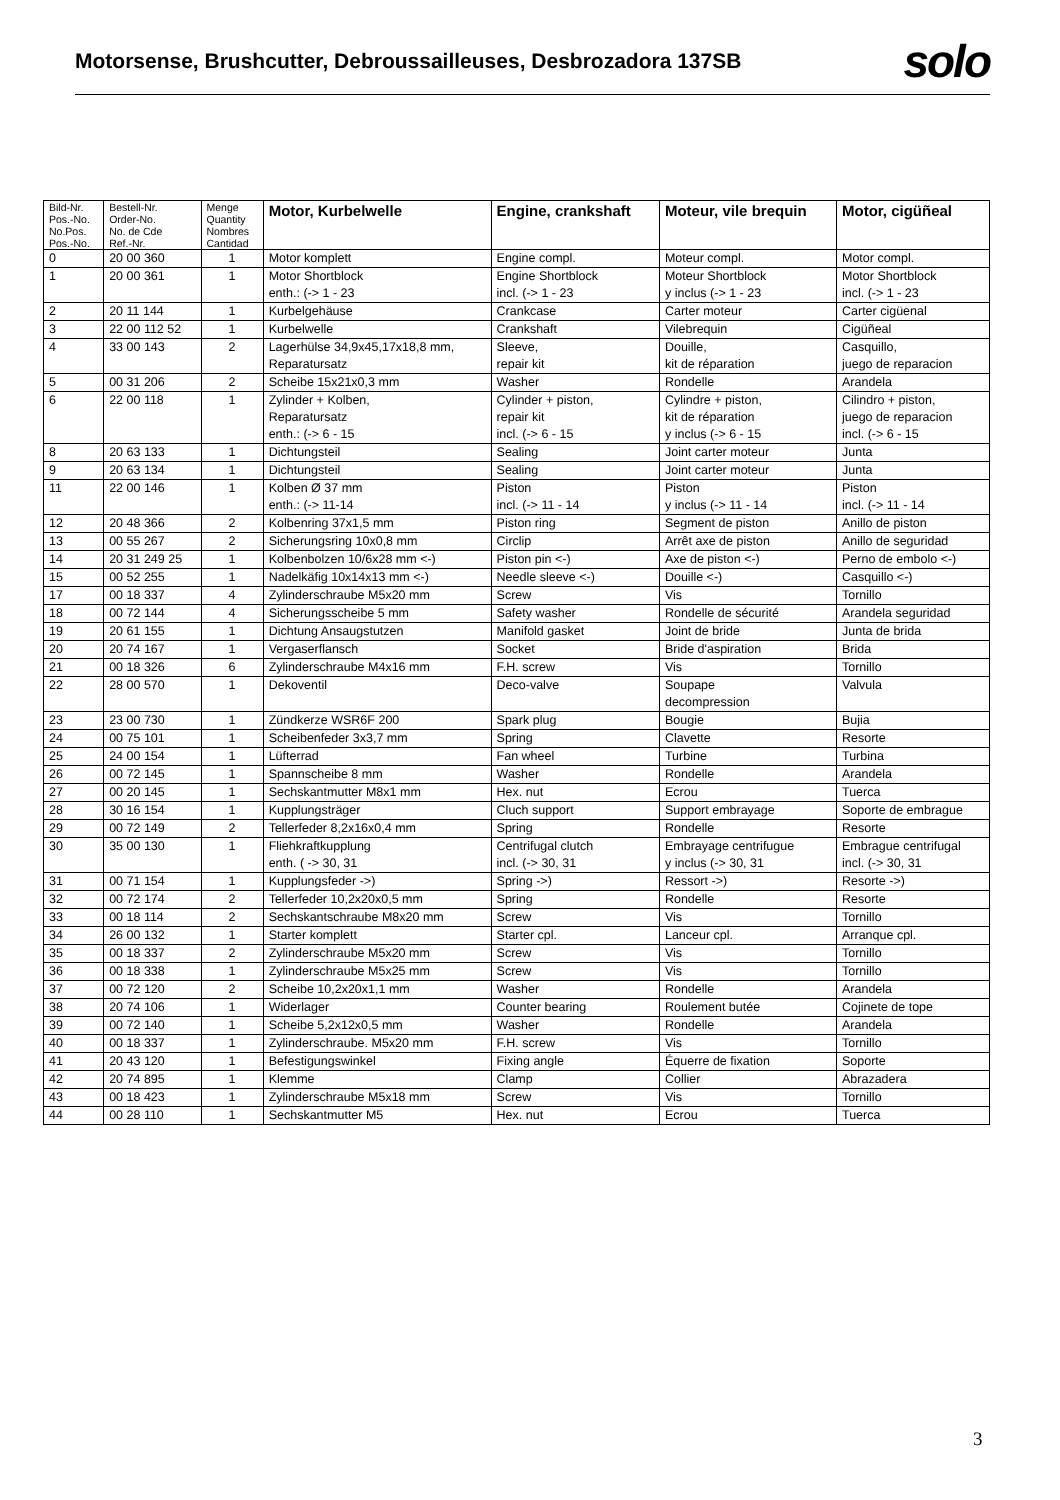Motorsense, Brushcutter, Debroussailleuses, Desbrozadora 137SB
solo
| Bild-Nr. Pos.-No. No.Pos. Pos.-No. | Bestell-Nr. Order-No. No. de Cde Ref.-Nr. | Menge Quantity Nombres Cantidad | Motor, Kurbelwelle | Engine, crankshaft | Moteur, vile brequin | Motor, cigüñeal |
| --- | --- | --- | --- | --- | --- | --- |
| 0 | 20 00 360 | 1 | Motor komplett | Engine compl. | Moteur compl. | Motor compl. |
| 1 | 20 00 361 | 1 | Motor Shortblock enth.: (-> 1 - 23 | Engine Shortblock incl. (-> 1 - 23 | Moteur Shortblock y inclus (-> 1 - 23 | Motor Shortblock incl. (-> 1 - 23 |
| 2 | 20 11 144 | 1 | Kurbelgehäuse | Crankcase | Carter moteur | Carter cigüenal |
| 3 | 22 00 112 52 | 1 | Kurbelwelle | Crankshaft | Vilebrequin | Cigüñeal |
| 4 | 33 00 143 | 2 | Lagerhülse 34,9x45,17x18,8 mm, Reparatursatz | Sleeve, repair kit | Douille, kit de réparation | Casquillo, juego de reparacion |
| 5 | 00 31 206 | 2 | Scheibe 15x21x0,3 mm | Washer | Rondelle | Arandela |
| 6 | 22 00 118 | 1 | Zylinder + Kolben, Reparatursatz enth.: (-> 6 - 15 | Cylinder + piston, repair kit incl. (-> 6 - 15 | Cylindre + piston, kit de réparation y inclus (-> 6 - 15 | Cilindro + piston, juego de reparacion incl. (-> 6 - 15 |
| 8 | 20 63 133 | 1 | Dichtungsteil | Sealing | Joint carter moteur | Junta |
| 9 | 20 63 134 | 1 | Dichtungsteil | Sealing | Joint carter moteur | Junta |
| 11 | 22 00 146 | 1 | Kolben Ø 37 mm enth.: (-> 11-14 | Piston incl. (-> 11 - 14 | Piston y inclus (-> 11 - 14 | Piston incl. (-> 11 - 14 |
| 12 | 20 48 366 | 2 | Kolbenring 37x1,5 mm | Piston ring | Segment de piston | Anillo de piston |
| 13 | 00 55 267 | 2 | Sicherungsring 10x0,8 mm | Circlip | Arrêt axe de piston | Anillo de seguridad |
| 14 | 20 31 249 25 | 1 | Kolbenbolzen 10/6x28 mm <-) | Piston pin <-) | Axe de piston <-) | Perno de embolo <-) |
| 15 | 00 52 255 | 1 | Nadelkäfig 10x14x13 mm <-) | Needle sleeve <-) | Douille <-) | Casquillo <-) |
| 17 | 00 18 337 | 4 | Zylinderschraube M5x20 mm | Screw | Vis | Tornillo |
| 18 | 00 72 144 | 4 | Sicherungsscheibe 5 mm | Safety washer | Rondelle de sécurité | Arandela seguridad |
| 19 | 20 61 155 | 1 | Dichtung Ansaugstutzen | Manifold gasket | Joint de bride | Junta de brida |
| 20 | 20 74 167 | 1 | Vergaserflansch | Socket | Bride d'aspiration | Brida |
| 21 | 00 18 326 | 6 | Zylinderschraube M4x16 mm | F.H. screw | Vis | Tornillo |
| 22 | 28 00 570 | 1 | Dekoventil | Deco-valve | Soupape decompression | Valvula |
| 23 | 23 00 730 | 1 | Zündkerze WSR6F 200 | Spark plug | Bougie | Bujia |
| 24 | 00 75 101 | 1 | Scheibenfeder 3x3,7 mm | Spring | Clavette | Resorte |
| 25 | 24 00 154 | 1 | Lüfterrad | Fan wheel | Turbine | Turbina |
| 26 | 00 72 145 | 1 | Spannscheibe 8 mm | Washer | Rondelle | Arandela |
| 27 | 00 20 145 | 1 | Sechskantmutter M8x1 mm | Hex. nut | Ecrou | Tuerca |
| 28 | 30 16 154 | 1 | Kupplungsträger | Cluch support | Support embrayage | Soporte de embrague |
| 29 | 00 72 149 | 2 | Tellerfeder 8,2x16x0,4 mm | Spring | Rondelle | Resorte |
| 30 | 35 00 130 | 1 | Fliehkraftkupplung enth. ( -> 30, 31 | Centrifugal clutch incl. (-> 30, 31 | Embrayage centrifugue y inclus (-> 30, 31 | Embrague centrifugal incl. (-> 30, 31 |
| 31 | 00 71 154 | 1 | Kupplungsfeder ->) | Spring ->) | Ressort ->) | Resorte ->) |
| 32 | 00 72 174 | 2 | Tellerfeder 10,2x20x0,5 mm | Spring | Rondelle | Resorte |
| 33 | 00 18 114 | 2 | Sechskantschraube M8x20 mm | Screw | Vis | Tornillo |
| 34 | 26 00 132 | 1 | Starter komplett | Starter cpl. | Lanceur cpl. | Arranque cpl. |
| 35 | 00 18 337 | 2 | Zylinderschraube M5x20 mm | Screw | Vis | Tornillo |
| 36 | 00 18 338 | 1 | Zylinderschraube M5x25 mm | Screw | Vis | Tornillo |
| 37 | 00 72 120 | 2 | Scheibe 10,2x20x1,1 mm | Washer | Rondelle | Arandela |
| 38 | 20 74 106 | 1 | Widerlager | Counter bearing | Roulement butée | Cojinete de tope |
| 39 | 00 72 140 | 1 | Scheibe 5,2x12x0,5 mm | Washer | Rondelle | Arandela |
| 40 | 00 18 337 | 1 | Zylinderschraube. M5x20 mm | F.H. screw | Vis | Tornillo |
| 41 | 20 43 120 | 1 | Befestigungswinkel | Fixing angle | Équerre de fixation | Soporte |
| 42 | 20 74 895 | 1 | Klemme | Clamp | Collier | Abrazadera |
| 43 | 00 18 423 | 1 | Zylinderschraube M5x18 mm | Screw | Vis | Tornillo |
| 44 | 00 28 110 | 1 | Sechskantmutter M5 | Hex. nut | Ecrou | Tuerca |
3